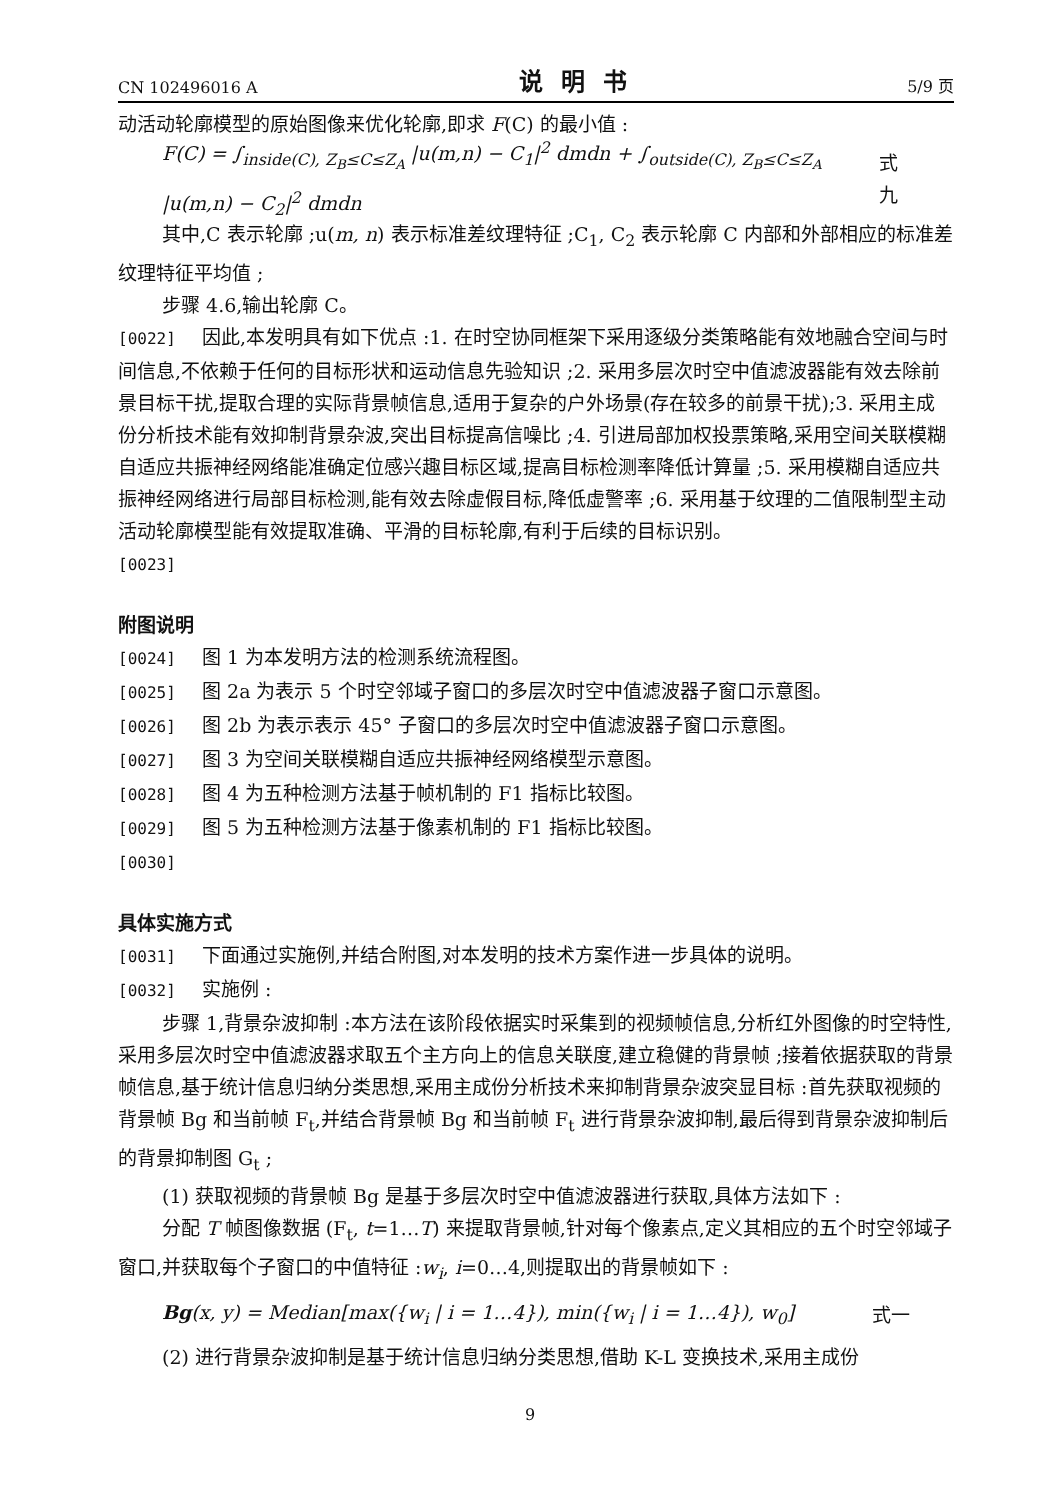CN 102496016 A 说明书 5/9 页
动活动轮廓模型的原始图像来优化轮廓,即求 F(C) 的最小值 :
F(C) = ∫<sub>inside(C), Z<sub>B</sub>≤C≤Z<sub>A</sub></sub> |u(m,n) − C<sub>1</sub>|<sup>2</sup> dmdn + ∫<sub>outside(C), Z<sub>B</sub>≤C≤Z<sub>A</sub></sub> |u(m,n) − C<sub>2</sub>|<sup>2</sup> dmdn 式九
其中,C 表示轮廓 ;u(m, n) 表示标准差纹理特征 ;C<sub>1</sub>, C<sub>2</sub> 表示轮廓 C 内部和外部相应的标准差纹理特征平均值 ;
步骤 4.6,输出轮廓 C。
[0022] 因此,本发明具有如下优点 :1. 在时空协同框架下采用逐级分类策略能有效地融合空间与时间信息,不依赖于任何的目标形状和运动信息先验知识 ;2. 采用多层次时空中值滤波器能有效去除前景目标干扰,提取合理的实际背景帧信息,适用于复杂的户外场景(存在较多的前景干扰);3. 采用主成份分析技术能有效抑制背景杂波,突出目标提高信噪比 ;4. 引进局部加权投票策略,采用空间关联模糊自适应共振神经网络能准确定位感兴趣目标区域,提高目标检测率降低计算量 ;5. 采用模糊自适应共振神经网络进行局部目标检测,能有效去除虚假目标,降低虚警率 ;6. 采用基于纹理的二值限制型主动活动轮廓模型能有效提取准确、平滑的目标轮廓,有利于后续的目标识别。
[0023]
附图说明
[0024] 图 1 为本发明方法的检测系统流程图。
[0025] 图 2a 为表示 5 个时空邻域子窗口的多层次时空中值滤波器子窗口示意图。
[0026] 图 2b 为表示表示 45° 子窗口的多层次时空中值滤波器子窗口示意图。
[0027] 图 3 为空间关联模糊自适应共振神经网络模型示意图。
[0028] 图 4 为五种检测方法基于帧机制的 F1 指标比较图。
[0029] 图 5 为五种检测方法基于像素机制的 F1 指标比较图。
[0030]
具体实施方式
[0031] 下面通过实施例,并结合附图,对本发明的技术方案作进一步具体的说明。
[0032] 实施例 :
步骤 1,背景杂波抑制 :本方法在该阶段依据实时采集到的视频帧信息,分析红外图像的时空特性,采用多层次时空中值滤波器求取五个主方向上的信息关联度,建立稳健的背景帧 ;接着依据获取的背景帧信息,基于统计信息归纳分类思想,采用主成份分析技术来抑制背景杂波突显目标 :首先获取视频的背景帧 Bg 和当前帧 F<sub>t</sub>,并结合背景帧 Bg 和当前帧 F<sub>t</sub> 进行背景杂波抑制,最后得到背景杂波抑制后的背景抑制图 G<sub>t</sub> ;
(1) 获取视频的背景帧 Bg 是基于多层次时空中值滤波器进行获取,具体方法如下 :
分配 T 帧图像数据 (F<sub>t</sub>, t=1…T) 来提取背景帧,针对每个像素点,定义其相应的五个时空邻域子窗口,并获取每个子窗口的中值特征 :w<sub>i</sub>, i=0…4,则提取出的背景帧如下 :
Bg(x, y) = Median[max({w<sub>i</sub> | i = 1…4}), min({w<sub>i</sub> | i = 1…4}), w<sub>0</sub>] 式一
(2) 进行背景杂波抑制是基于统计信息归纳分类思想,借助 K-L 变换技术,采用主成份
9